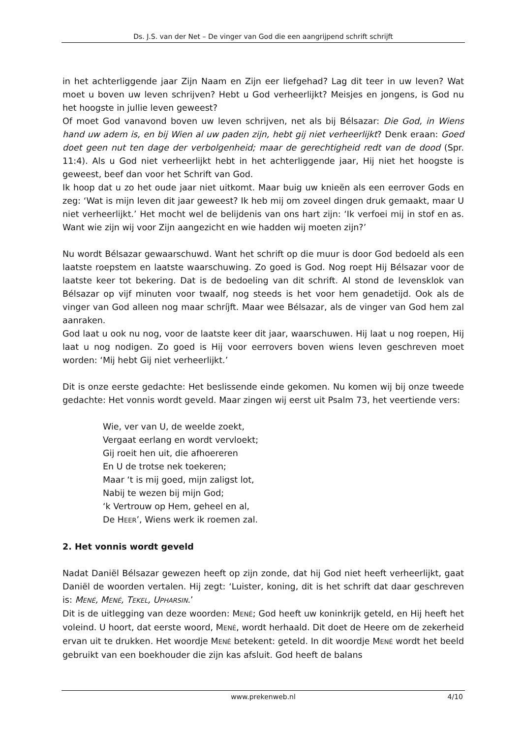Ds. J.S. van der Net – De vinger van God die een aangrijpend schrift schrijft
in het achterliggende jaar Zijn Naam en Zijn eer liefgehad? Lag dit teer in uw leven? Wat moet u boven uw leven schrijven? Hebt u God verheerlijkt? Meisjes en jongens, is God nu het hoogste in jullie leven geweest?
Of moet God vanavond boven uw leven schrijven, net als bij Bélsazar: Die God, in Wiens hand uw adem is, en bij Wien al uw paden zijn, hebt gij niet verheerlijkt? Denk eraan: Goed doet geen nut ten dage der verbolgenheid; maar de gerechtigheid redt van de dood (Spr. 11:4). Als u God niet verheerlijkt hebt in het achterliggende jaar, Hij niet het hoogste is geweest, beef dan voor het Schrift van God.
Ik hoop dat u zo het oude jaar niet uitkomt. Maar buig uw knieën als een eerrover Gods en zeg: ‘Wat is mijn leven dit jaar geweest? Ik heb mij om zoveel dingen druk gemaakt, maar U niet verheerlijkt.’ Het mocht wel de belijdenis van ons hart zijn: ‘Ik verfoei mij in stof en as. Want wie zijn wij voor Zijn aangezicht en wie hadden wij moeten zijn?’
Nu wordt Bélsazar gewaarschuwd. Want het schrift op die muur is door God bedoeld als een laatste roepstem en laatste waarschuwing. Zo goed is God. Nog roept Hij Bélsazar voor de laatste keer tot bekering. Dat is de bedoeling van dit schrift. Al stond de levensklok van Bélsazar op vijf minuten voor twaalf, nog steeds is het voor hem genadetijd. Ook als de vinger van God alleen nog maar schríjft. Maar wee Bélsazar, als de vinger van God hem zal aanraken.
God laat u ook nu nog, voor de laatste keer dit jaar, waarschuwen. Hij laat u nog roepen, Hij laat u nog nodigen. Zo goed is Hij voor eerrovers boven wiens leven geschreven moet worden: ‘Mij hebt Gij niet verheerlijkt.’
Dit is onze eerste gedachte: Het beslissende einde gekomen. Nu komen wij bij onze tweede gedachte: Het vonnis wordt geveld. Maar zingen wij eerst uit Psalm 73, het veertiende vers:
Wie, ver van U, de weelde zoekt,
Vergaat eerlang en wordt vervloekt;
Gij roeit hen uit, die afhoereren
En U de trotse nek toekeren;
Maar ‘t is mij goed, mijn zaligst lot,
Nabij te wezen bij mijn God;
‘k Vertrouw op Hem, geheel en al,
De HEER’, Wiens werk ik roemen zal.
2. Het vonnis wordt geveld
Nadat Daniël Bélsazar gewezen heeft op zijn zonde, dat hij God niet heeft verheerlijkt, gaat Daniël de woorden vertalen. Hij zegt: ‘Luister, koning, dit is het schrift dat daar geschreven is: MENÉ, MENÉ, TEKEL, UPHARSIN.’
Dit is de uitlegging van deze woorden: MENÉ; God heeft uw koninkrijk geteld, en Hij heeft het voleind. U hoort, dat eerste woord, MENÉ, wordt herhaald. Dit doet de Heere om de zekerheid ervan uit te drukken. Het woordje MENÉ betekent: geteld. In dit woordje MENÉ wordt het beeld gebruikt van een boekhouder die zijn kas afsluit. God heeft de balans
www.prekenweb.nl 4/10